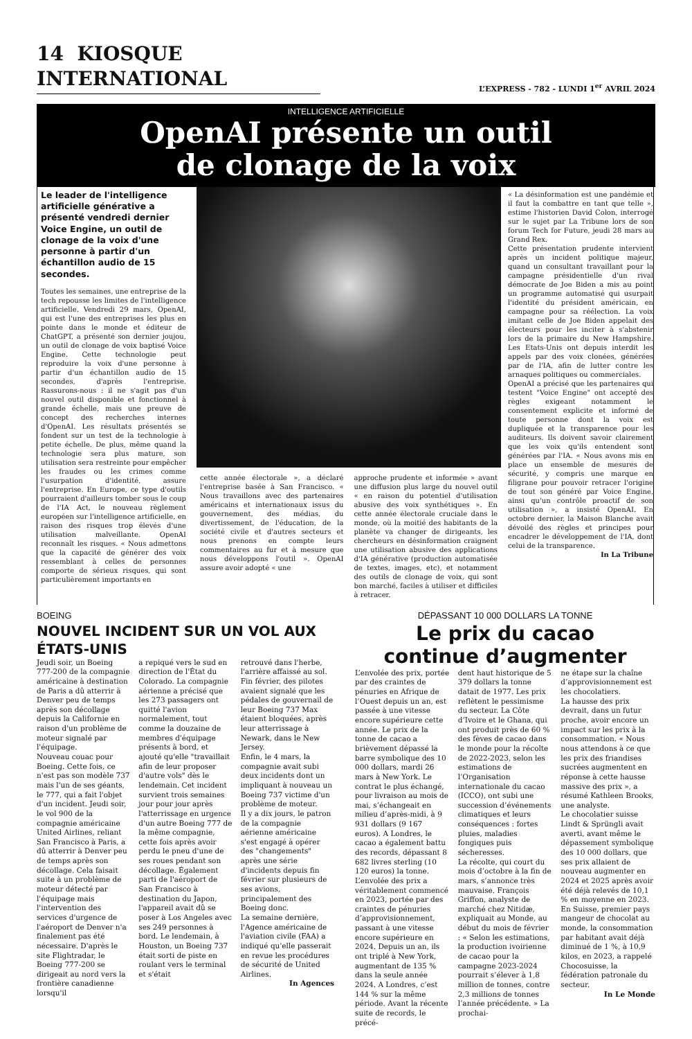14 KIOSQUE INTERNATIONAL
L’EXPRESS - 782 - LUNDI 1<sup>er</sup> AVRIL 2024
INTELLIGENCE ARTIFICIELLE
OpenAI présente un outil
de clonage de la voix
Le leader de l'intelligence artificielle générative a présenté vendredi dernier Voice Engine, un outil de clonage de la voix d'une personne à partir d'un échantillon audio de 15 secondes.
Toutes les semaines, une entreprise de la tech repousse les limites de l'intelligence artificielle. Vendredi 29 mars, OpenAI, qui est l'une des entreprises les plus en pointe dans le monde et éditeur de ChatGPT, a présenté son dernier joujou, un outil de clonage de voix baptisé Voice Engine. Cette technologie peut reproduire la voix d'une personne à partir d'un échantillon audio de 15 secondes, d'après l'entreprise. Rassurons-nous : il ne s'agit pas d'un nouvel outil disponible et fonctionnel à grande échelle, mais une preuve de concept des recherches internes d'OpenAI. Les résultats présentés se fondent sur un test de la technologie à petite échelle. De plus, même quand la technologie sera plus mature, son utilisation sera restreinte pour empêcher les fraudes ou les crimes comme l'usurpation d'identité, assure l'entreprise. En Europe, ce type d'outils pourraient d'ailleurs tomber sous le coup de l'IA Act, le nouveau règlement européen sur l'intelligence artificielle, en raison des risques trop élevés d'une utilisation malveillante. OpenAI reconnaît les risques. « Nous admettons que la capacité de générer des voix ressemblant à celles de personnes comporte de sérieux risques, qui sont particulièrement importants en
cette année électorale », a déclaré l'entreprise basée à San Francisco. « Nous travaillons avec des partenaires américains et internationaux issus du gouvernement, des médias, du divertissement, de l'éducation, de la société civile et d'autres secteurs et nous prenons en compte leurs commentaires au fur et à mesure que nous développons l'outil ». OpenAI assure avoir adopté « une
approche prudente et informée » avant une diffusion plus large du nouvel outil « en raison du potentiel d'utilisation abusive des voix synthétiques ». En cette année électorale cruciale dans le monde, où la moitié des habitants de la planète va changer de dirigeants, les chercheurs en désinformation craignent une utilisation abusive des applications d'IA générative (production automatisée de textes, images, etc), et notamment des outils de clonage de voix, qui sont bon marché, faciles à utiliser et difficiles à retracer.
« La désinformation est une pandémie et il faut la combattre en tant que telle », estime l'historien David Colon, interrogé sur le sujet par La Tribune lors de son forum Tech for Future, jeudi 28 mars au Grand Rex.
Cette présentation prudente intervient après un incident politique majeur, quand un consultant travaillant pour la campagne présidentielle d'un rival démocrate de Joe Biden a mis au point un programme automatisé qui usurpait l'identité du président américain, en campagne pour sa réélection. La voix imitant celle de Joe Biden appelait des électeurs pour les inciter à s'abstenir lors de la primaire du New Hampshire. Les Etats-Unis ont depuis interdit les appels par des voix clonées, générées par de l'IA, afin de lutter contre les arnaques politiques ou commerciales.
OpenAI a précisé que les partenaires qui testent "Voice Engine" ont accepté des règles exigeant notamment le consentement explicite et informé de toute personne dont la voix est dupliquée et la transparence pour les auditeurs. Ils doivent savoir clairement que les voix qu'ils entendent sont générées par l'IA. « Nous avons mis en place un ensemble de mesures de sécurité, y compris une marque en filigrane pour pouvoir retracer l'origine de tout son généré par Voice Engine, ainsi qu'un contrôle proactif de son utilisation », a insisté OpenAI. En octobre dernier, la Maison Blanche avait dévoilé des règles et principes pour encadrer le développement de l'IA, dont celui de la transparence.
In La Tribune
BOEING
NOUVEL INCIDENT SUR UN VOL AUX ÉTATS-UNIS
Jeudi soir, un Boeing 777-200 de la compagnie américaine à destination de Paris a dû atterrir à Denver peu de temps après son décollage depuis la Californie en raison d'un problème de moteur signalé par l'équipage.
Nouveau couac pour Boeing. Cette fois, ce n'est pas son modèle 737 mais l'un de ses géants, le 777, qui a fait l'objet d'un incident. Jeudi soir, le vol 900 de la compagnie américaine United Airlines, reliant San Francisco à Paris, a dû atterrir à Denver peu de temps après son décollage. Cela faisait suite à un problème de moteur détecté par l'équipage mais l'intervention des services d'urgence de l'aéroport de Denver n'a finalement pas été nécessaire. D'après le site Flightradar, le Boeing 777-200 se dirigeait au nord vers la frontière canadienne lorsqu'il
a repiqué vers le sud en direction de l'État du Colorado. La compagnie aérienne a précisé que les 273 passagers ont quitté l'avion normalement, tout comme la douzaine de membres d'équipage présents à bord, et ajouté qu'elle "travaillait afin de leur proposer d'autre vols" dès le lendemain. Cet incident survient trois semaines jour pour jour après l'atterrissage en urgence d'un autre Boeing 777 de la même compagnie, cette fois après avoir perdu le pneu d'une de ses roues pendant son décollage. Également parti de l'aéroport de San Francisco à destination du Japon, l'appareil avait dû se poser à Los Angeles avec ses 249 personnes à bord. Le lendemain, à Houston, un Boeing 737 était sorti de piste en roulant vers le terminal et s'était
retrouvé dans l'herbe, l'arrière affaissé au sol. Fin février, des pilotes avaient signalé que les pédales de gouvernail de leur Boeing 737 Max étaient bloquées, après leur atterrissage à Newark, dans le New Jersey.
Enfin, le 4 mars, la compagnie avait subi deux incidents dont un impliquant à nouveau un Boeing 737 victime d'un problème de moteur.
Il y a dix jours, le patron de la compagnie aérienne américaine s'est engagé à opérer des "changements" après une série d'incidents depuis fin février sur plusieurs de ses avions, principalement des Boeing donc.
La semaine dernière, l'Agence américaine de l'aviation civile (FAA) a indiqué qu'elle passerait en revue les procédures de sécurité de United Airlines.
In Agences
DÉPASSANT 10 000 DOLLARS LA TONNE
Le prix du cacao
continue d’augmenter
L’envolée des prix, portée par des craintes de pénuries en Afrique de l’Ouest depuis un an, est passée à une vitesse encore supérieure cette année. Le prix de la tonne de cacao a brièvement dépassé la barre symbolique des 10 000 dollars, mardi 26 mars à New York. Le contrat le plus échangé, pour livraison au mois de mai, s’échangeait en milieu d’après-midi, à 9 931 dollars (9 167 euros). A Londres, le cacao a également battu des records, dépassant 8 682 livres sterling (10 120 euros) la tonne. L’envolée des prix a véritablement commencé en 2023, portée par des craintes de pénuries d’approvisionnement, passant à une vitesse encore supérieure en 2024. Depuis un an, ils ont triplé à New York, augmentant de 135 % dans la seule année 2024. A Londres, c’est 144 % sur la même période. Avant la récente suite de records, le précé-
dent haut historique de 5 379 dollars la tonne datait de 1977. Les prix reflètent le pessimisme du secteur. La Côte d’Ivoire et le Ghana, qui ont produit près de 60 % des fèves de cacao dans le monde pour la récolte de 2022-2023, selon les estimations de l’Organisation internationale du cacao (ICCO), ont subi une succession d’événements climatiques et leurs conséquences : fortes pluies, maladies fongiques puis sécheresses.
La récolte, qui court du mois d’octobre à la fin de mars, s’annonce très mauvaise. François Griffon, analyste de marché chez Nitidæ, expliquait au Monde, au début du mois de février : « Selon les estimations, la production ivoirienne de cacao pour la campagne 2023-2024 pourrait s’élever à 1,8 million de tonnes, contre 2,3 millions de tonnes l’année précédente. » La prochai-
ne étape sur la chaîne d’approvisionnement est les chocolatiers.
La hausse des prix devrait, dans un futur proche, avoir encore un impact sur les prix à la consommation. « Nous nous attendons à ce que les prix des friandises sucrées augmentent en réponse à cette hausse massive des prix », a résumé Kathleen Brooks, une analyste.
Le chocolatier suisse Lindt & Sprüngli avait averti, avant même le dépassement symbolique des 10 000 dollars, que ses prix allaient de nouveau augmenter en 2024 et 2025 après avoir été déjà relevés de 10,1 % en moyenne en 2023. En Suisse, premier pays mangeur de chocolat au monde, la consommation par habitant avait déjà diminué de 1 %, à 10,9 kilos, en 2023, a rappelé Chocosuisse, la fédération patronale du secteur.
In Le Monde